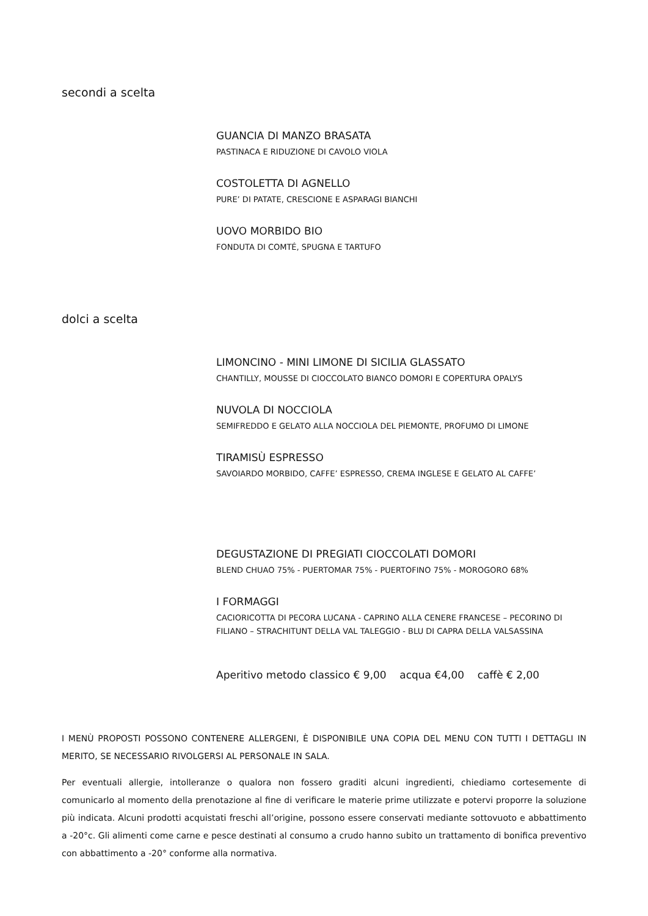secondi a scelta
GUANCIA DI MANZO BRASATA
PASTINACA E RIDUZIONE DI CAVOLO VIOLA
COSTOLETTA DI AGNELLO
PURE’ DI PATATE, CRESCIONE E ASPARAGI BIANCHI
UOVO MORBIDO BIO
FONDUTA DI COMTÉ, SPUGNA E TARTUFO
dolci a scelta
LIMONCINO - MINI LIMONE DI SICILIA GLASSATO
CHANTILLY, MOUSSE DI CIOCCOLATO BIANCO DOMORI E COPERTURA OPALYS
NUVOLA DI NOCCIOLA
SEMIFREDDO E GELATO ALLA NOCCIOLA DEL PIEMONTE, PROFUMO DI LIMONE
TIRAMISÙ ESPRESSO
SAVOIARDO MORBIDO, CAFFE’ ESPRESSO, CREMA INGLESE E GELATO AL CAFFE’
DEGUSTAZIONE DI PREGIATI CIOCCOLATI DOMORI
BLEND CHUAO 75% - PUERTOMAR 75% - PUERTOFINO 75% - MOROGORO 68%
I FORMAGGI
CACIORICOTTA DI PECORA LUCANA - CAPRINO ALLA CENERE FRANCESE – PECORINO DI
FILIANO – STRACHITUNT DELLA VAL TALEGGIO - BLU DI CAPRA DELLA VALSASSINA
Aperitivo metodo classico € 9,00 acqua €4,00 caffè € 2,00
I MENÙ PROPOSTI POSSONO CONTENERE ALLERGENI, È DISPONIBILE UNA COPIA DEL MENU CON TUTTI I DETTAGLI IN MERITO, SE NECESSARIO RIVOLGERSI AL PERSONALE IN SALA.
Per eventuali allergie, intolleranze o qualora non fossero graditi alcuni ingredienti, chiediamo cortesemente di comunicarlo al momento della prenotazione al fine di verificare le materie prime utilizzate e potervi proporre la soluzione più indicata. Alcuni prodotti acquistati freschi all’origine, possono essere conservati mediante sottovuoto e abbattimento a -20°c. Gli alimenti come carne e pesce destinati al consumo a crudo hanno subito un trattamento di bonifica preventivo con abbattimento a -20° conforme alla normativa.